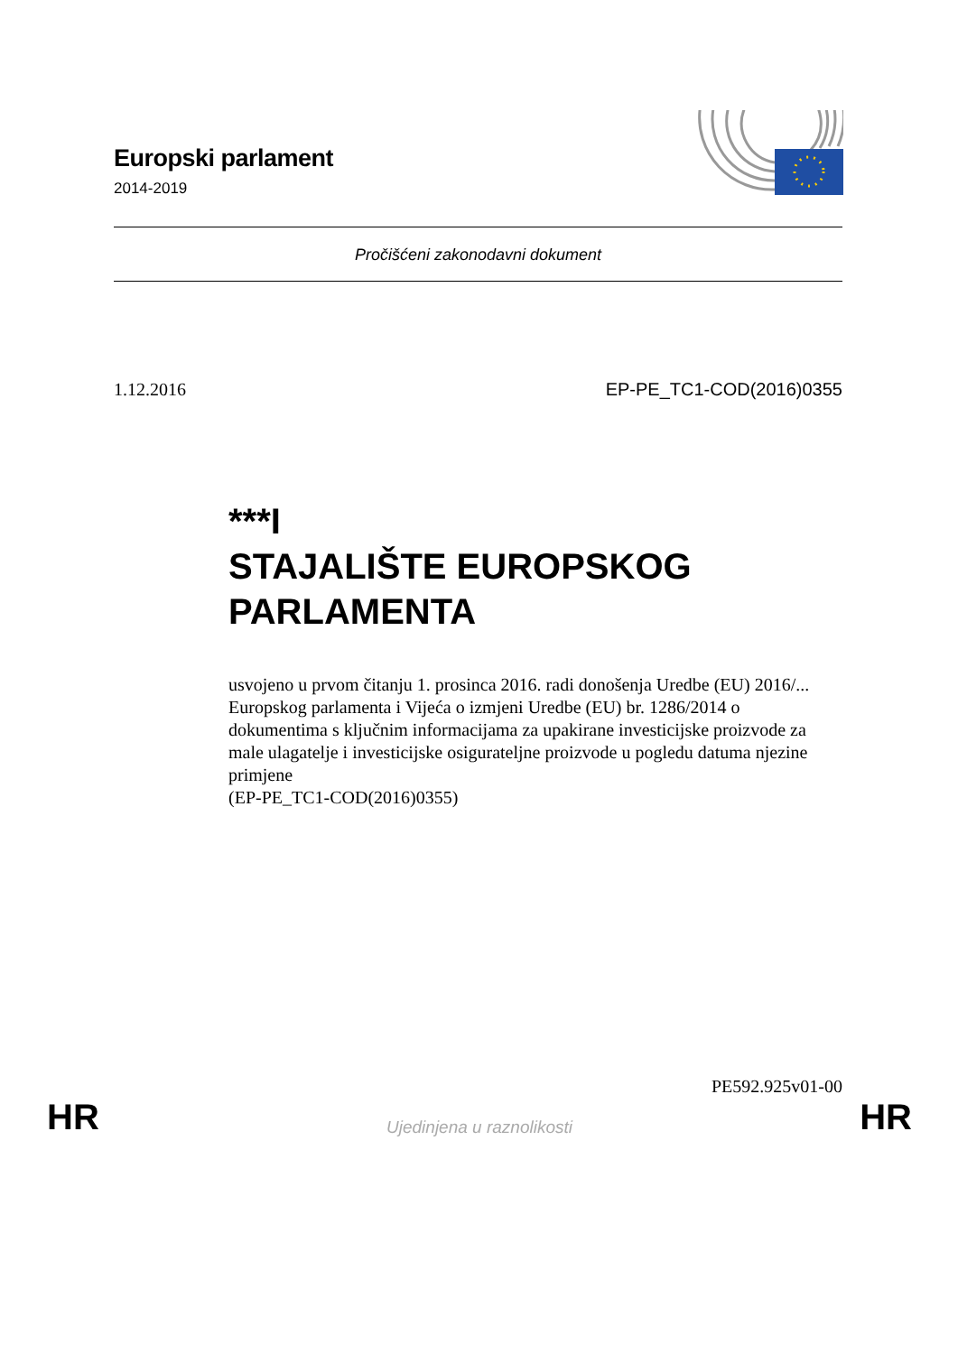Europski parlament
2014-2019
Pročišćeni zakonodavni dokument
1.12.2016 EP-PE_TC1-COD(2016)0355
***I
STAJALIŠTE EUROPSKOG PARLAMENTA
usvojeno u prvom čitanju 1. prosinca 2016. radi donošenja Uredbe (EU) 2016/... Europskog parlamenta i Vijeća o izmjeni Uredbe (EU) br. 1286/2014 o dokumentima s ključnim informacijama za upakirane investicijske proizvode za male ulagatelje i investicijske osigurateljne proizvode u pogledu datuma njezine primjene
(EP-PE_TC1-COD(2016)0355)
PE592.925v01-00
HR Ujedinjena u raznolikosti HR